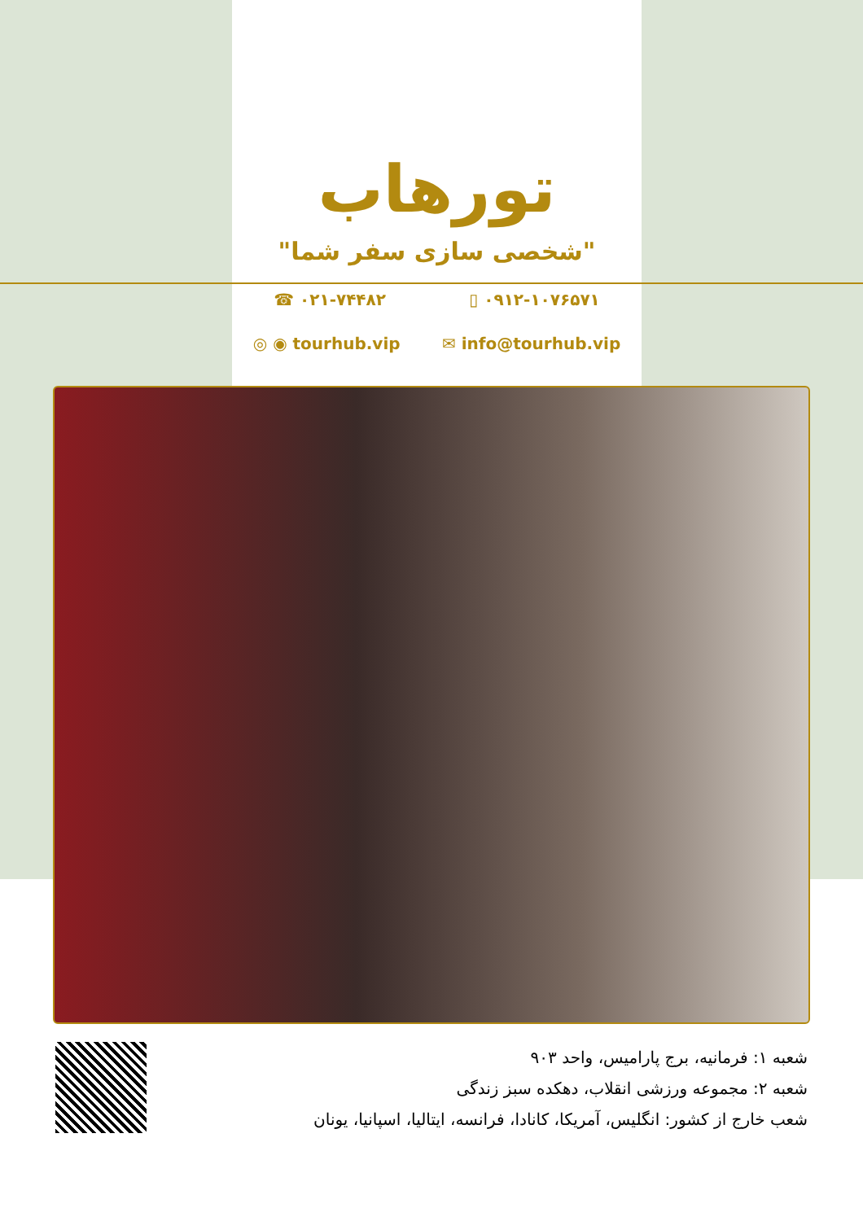تورهاب
"شخصی سازی سفر شما"
☎ ۰۲۱-۷۴۴۸۲ ▯ ۰۹۱۲-۱۰۷۶۵۷۱
◎ ◉ tourhub.vip ✉ info@tourhub.vip
شعبه ۱: فرمانیه، برج پارامیس، واحد ۹۰۳
شعبه ۲: مجموعه ورزشی انقلاب، دهکده سبز زندگی
شعب خارج از کشور: انگلیس، آمریکا، کانادا، فرانسه، ایتالیا، اسپانیا، یونان